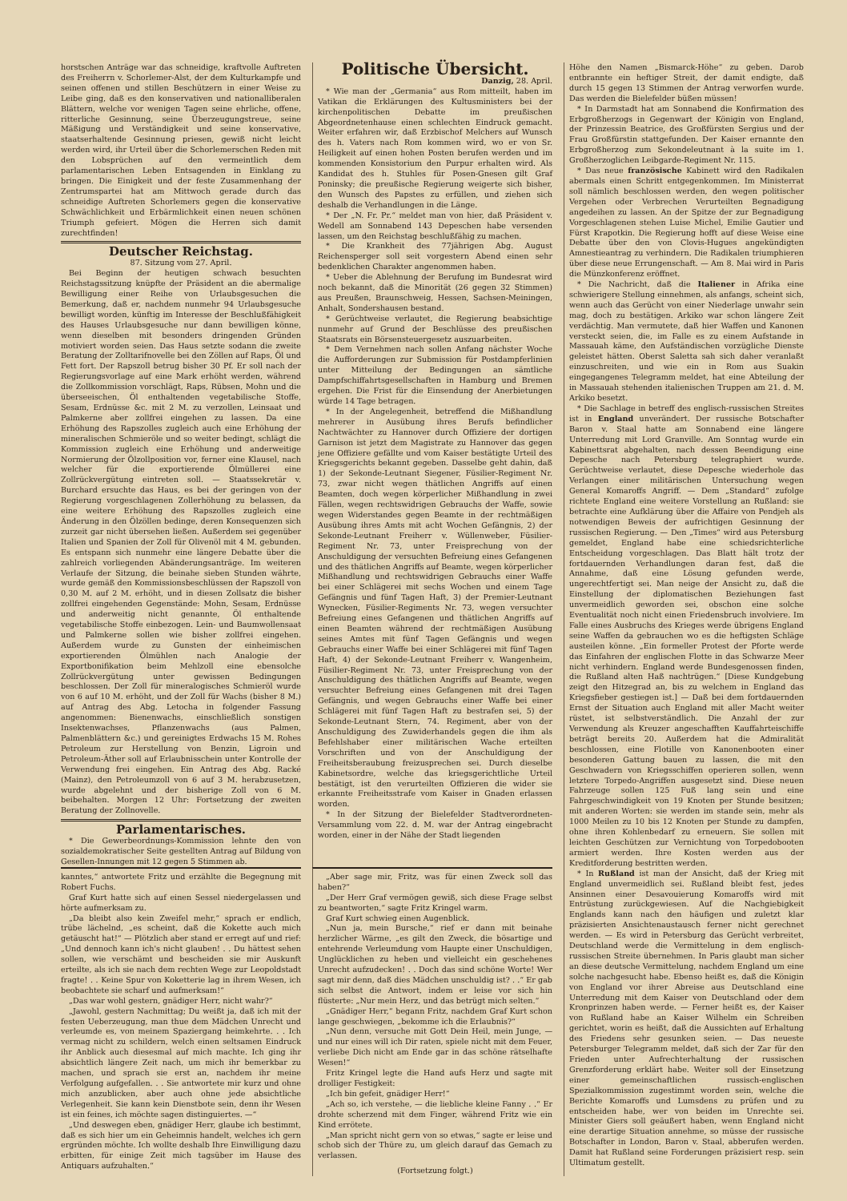horstschen Anträge war das schneidige, kraftvolle Auftreten des Freiherrn v. Schorlemer-Alst, der dem Kulturkampfe und seinen offenen und stillen Beschützern in einer Weise zu Leibe ging, daß es den konservativen und nationalliberalen Blättern, welche vor wenigen Tagen seine ehrliche, offene, ritterliche Gesinnung, seine Überzeugungstreue, seine Mäßigung und Verständigkeit und seine konservative, staatserhaltende Gesinnung priesen, gewiß nicht leicht werden wird, ihr Urteil über die Schorlemerschen Reden mit den Lobsprüchen auf den vermeintlich dem parlamentarischen Leben Entsagenden in Einklang zu bringen. Die Einigkeit und der feste Zusammenhang der Zentrumspartei hat am Mittwoch gerade durch das schneidige Auftreten Schorlemers gegen die konservative Schwächlichkeit und Erbärmlichkeit einen neuen schönen Triumph gefeiert. Mögen die Herren sich damit zurechtfinden!
Deutscher Reichstag.
87. Sitzung vom 27. April.
Bei Beginn der heutigen schwach besuchten Reichstagssitzung knüpfte der Präsident an die abermalige Bewilligung einer Reihe von Urlaubsgesuchen die Bemerkung, daß er, nachdem nunmehr 94 Urlaubsgesuche bewilligt worden, künftig im Interesse der Beschlußfähigkeit des Hauses Urlaubsgesuche nur dann bewilligen könne, wenn dieselben mit besonders dringenden Gründen motiviert worden seien. Das Haus setzte sodann die zweite Beratung der Zolltarifnovelle bei den Zöllen auf Raps, Öl und Fett fort. Der Rapszoll betrug bisher 30 Pf. Er soll nach der Regierungsvorlage auf eine Mark erhöht werden, während die Zollkommission vorschlägt, Raps, Rübsen, Mohn und die überseeischen, Öl enthaltenden vegetabilische Stoffe, Sesam, Erdnüsse &c. mit 2 M. zu verzollen, Leinsaat und Palmkerne aber zollfrei eingehen zu lassen. Da eine Erhöhung des Rapszolles zugleich auch eine Erhöhung der mineralischen Schmieröle und so weiter bedingt, schlägt die Kommission zugleich eine Erhöhung und anderweitige Normierung der Ölzollposition vor, ferner eine Klausel, nach welcher für die exportierende Ölmüllerei eine Zollrückvergütung eintreten soll. — Staatssekretär v. Burchard ersuchte das Haus, es bei der geringen von der Regierung vorgeschlagenen Zollerhöhung zu belassen, da eine weitere Erhöhung des Rapszolles zugleich eine Änderung in den Ölzöllen bedinge, deren Konsequenzen sich zurzeit gar nicht übersehen ließen. Außerdem sei gegenüber Italien und Spanien der Zoll für Olivenöl mit 4 M. gebunden. Es entspann sich nunmehr eine längere Debatte über die zahlreich vorliegenden Abänderungsanträge. Im weiteren Verlaufe der Sitzung, die beinahe sieben Stunden währte, wurde gemäß den Kommissionsbeschlüssen der Rapszoll von 0,30 M. auf 2 M. erhöht, und in diesen Zollsatz die bisher zollfrei eingehenden Gegenstände: Mohn, Sesam, Erdnüsse und anderweitig nicht genannte, Öl enthaltende vegetabilische Stoffe einbezogen. Lein- und Baumwollensaat und Palmkerne sollen wie bisher zollfrei eingehen. Außerdem wurde zu Gunsten der einheimischen exportierenden Ölmühlen nach Analogie der Exportbonifikation beim Mehlzoll eine ebensolche Zollrückvergütung unter gewissen Bedingungen beschlossen. Der Zoll für mineralogisches Schmieröl wurde von 6 auf 10 M. erhöht, und der Zoll für Wachs (bisher 8 M.) auf Antrag des Abg. Letocha in folgender Fassung angenommen: Bienenwachs, einschließlich sonstigen Insektenwachses, Pflanzenwachs (aus Palmen, Palmenblättern &c.) und gereinigtes Erdwachs 15 M. Rohes Petroleum zur Herstellung von Benzin, Ligroin und Petroleum-Äther soll auf Erlaubnisschein unter Kontrolle der Verwendung frei eingehen. Ein Antrag des Abg. Racké (Mainz), den Petroleumzoll von 6 auf 3 M. herabzusetzen, wurde abgelehnt und der bisherige Zoll von 6 M. beibehalten. Morgen 12 Uhr: Fortsetzung der zweiten Beratung der Zollnovelle.
Parlamentarisches.
* Die Gewerbeordnungs-Kommission lehnte den von sozialdemokratischer Seite gestellten Antrag auf Bildung von Gesellen-Innungen mit 12 gegen 5 Stimmen ab.
Politische Übersicht.
Danzig, 28. April.
* Wie man der „Germania“ aus Rom mitteilt, haben im Vatikan die Erklärungen des Kultusministers bei der kirchenpolitischen Debatte im preußischen Abgeordnetenhause einen schlechten Eindruck gemacht. Weiter erfahren wir, daß Erzbischof Melchers auf Wunsch des h. Vaters nach Rom kommen wird, wo er von Sr. Heiligkeit auf einen hohen Posten berufen werden und im kommenden Konsistorium den Purpur erhalten wird. Als Kandidat des h. Stuhles für Posen-Gnesen gilt Graf Poninsky; die preußische Regierung weigerte sich bisher, den Wunsch des Papstes zu erfüllen, und ziehen sich deshalb die Verhandlungen in die Länge.
* Der „N. Fr. Pr.“ meldet man von hier, daß Präsident v. Wedell am Sonnabend 143 Depeschen habe versenden lassen, um den Reichstag beschlußfähig zu machen.
* Die Krankheit des 77jährigen Abg. August Reichensperger soll seit vorgestern Abend einen sehr bedenklichen Charakter angenommen haben.
* Ueber die Ablehnung der Berufung im Bundesrat wird noch bekannt, daß die Minorität (26 gegen 32 Stimmen) aus Preußen, Braunschweig, Hessen, Sachsen-Meiningen, Anhalt, Sondershausen bestand.
* Gerüchtweise verlautet, die Regierung beabsichtige nunmehr auf Grund der Beschlüsse des preußischen Staatsrats ein Börsensteuergesetz auszuarbeiten.
* Dem Vernehmen nach sollen Anfang nächster Woche die Aufforderungen zur Submission für Postdampferlinien unter Mitteilung der Bedingungen an sämtliche Dampfschiffahrtsgesellschaften in Hamburg und Bremen ergehen. Die Frist für die Einsendung der Anerbietungen würde 14 Tage betragen.
* In der Angelegenheit, betreffend die Mißhandlung mehrerer in Ausübung ihres Berufs befindlicher Nachtwächter zu Hannover durch Offiziere der dortigen Garnison ist jetzt dem Magistrate zu Hannover das gegen jene Offiziere gefällte und vom Kaiser bestätigte Urteil des Kriegsgerichts bekannt gegeben. Dasselbe geht dahin, daß 1) der Sekonde-Leutnant Siegener, Füsilier-Regiment Nr. 73, zwar nicht wegen thätlichen Angriffs auf einen Beamten, doch wegen körperlicher Mißhandlung in zwei Fällen, wegen rechtswidrigen Gebrauchs der Waffe, sowie wegen Widerstandes gegen Beamte in der rechtmäßigen Ausübung ihres Amts mit acht Wochen Gefängnis, 2) der Sekonde-Leutnant Freiherr v. Wüllenweber, Füsilier-Regiment Nr. 73, unter Freisprechung von der Anschuldigung der versuchten Befreiung eines Gefangenen und des thätlichen Angriffs auf Beamte, wegen körperlicher Mißhandlung und rechtswidrigen Gebrauchs einer Waffe bei einer Schlägerei mit sechs Wochen und einem Tage Gefängnis und fünf Tagen Haft, 3) der Premier-Leutnant Wynecken, Füsilier-Regiments Nr. 73, wegen versuchter Befreiung eines Gefangenen und thätlichen Angriffs auf einen Beamten während der rechtmäßigen Ausübung seines Amtes mit fünf Tagen Gefängnis und wegen Gebrauchs einer Waffe bei einer Schlägerei mit fünf Tagen Haft, 4) der Sekonde-Leutnant Freiherr v. Wangenheim, Füsilier-Regiment Nr. 73, unter Freisprechung von der Anschuldigung des thätlichen Angriffs auf Beamte, wegen versuchter Befreiung eines Gefangenen mit drei Tagen Gefängnis, und wegen Gebrauchs einer Waffe bei einer Schlägerei mit fünf Tagen Haft zu bestrafen sei, 5) der Sekonde-Leutnant Stern, 74. Regiment, aber von der Anschuldigung des Zuwiderhandels gegen die ihm als Befehlshaber einer militärischen Wache erteilten Vorschriften und von der Anschuldigung der Freiheitsberaubung freizusprechen sei. Durch dieselbe Kabinetsordre, welche das kriegsgerichtliche Urteil bestätigt, ist den verurteilten Offizieren die wider sie erkannte Freiheitsstrafe vom Kaiser in Gnaden erlassen worden.
* In der Sitzung der Bielefelder Stadtverordneten-Versammlung vom 22. d. M. war der Antrag eingebracht worden, einer in der Nähe der Stadt liegenden
Höhe den Namen „Bismarck-Höhe“ zu geben. Darob entbrannte ein heftiger Streit, der damit endigte, daß durch 15 gegen 13 Stimmen der Antrag verworfen wurde. Das werden die Bielefelder büßen müssen!
* In Darmstadt hat am Sonnabend die Konfirmation des Erbgroßherzogs in Gegenwart der Königin von England, der Prinzessin Beatrice, des Großfürsten Sergius und der Frau Großfürstin stattgefunden. Der Kaiser ernannte den Erbgroßherzog zum Sekondeleutnant à la suite im 1. Großherzoglichen Leibgarde-Regiment Nr. 115.
* Das neue französische Kabinett wird den Radikalen abermals einen Schritt entgegenkommen. Im Ministerrat soll nämlich beschlossen werden, den wegen politischer Vergehen oder Verbrechen Verurteilten Begnadigung angedeihen zu lassen. An der Spitze der zur Begnadigung Vorgeschlagenen stehen Luise Michel, Emilie Gautier und Fürst Krapotkin. Die Regierung hofft auf diese Weise eine Debatte über den von Clovis-Hugues angekündigten Amnestieantrag zu verhindern. Die Radikalen triumphieren über diese neue Errungenschaft. — Am 8. Mai wird in Paris die Münzkonferenz eröffnet.
* Die Nachricht, daß die Italiener in Afrika eine schwierigere Stellung einnehmen, als anfangs, scheint sich, wenn auch das Gerücht von einer Niederlage unwahr sein mag, doch zu bestätigen. Arkiko war schon längere Zeit verdächtig. Man vermutete, daß hier Waffen und Kanonen versteckt seien, die, im Falle es zu einem Aufstande in Massauah käme, den Aufständischen vorzügliche Dienste geleistet hätten. Oberst Saletta sah sich daher veranlaßt einzuschreiten, und wie ein in Rom aus Suakin eingegangenes Telegramm meldet, hat eine Abteilung der in Massauah stehenden italienischen Truppen am 21. d. M. Arkiko besetzt.
* Die Sachlage in betreff des englisch-russischen Streites ist in England unverändert. Der russische Botschafter Baron v. Staal hatte am Sonnabend eine längere Unterredung mit Lord Granville. Am Sonntag wurde ein Kabinettsrat abgehalten, nach dessen Beendigung eine Depesche nach Petersburg telegraphiert wurde. Gerüchtweise verlautet, diese Depesche wiederhole das Verlangen einer militärischen Untersuchung wegen General Komaroffs Angriff. — Dem „Standard“ zufolge richtete England eine weitere Vorstellung an Rußland: sie betrachte eine Aufklärung über die Affaire von Pendjeh als notwendigen Beweis der aufrichtigen Gesinnung der russischen Regierung. — Den „Times“ wird aus Petersburg gemeldet, England habe eine schiedsrichterliche Entscheidung vorgeschlagen. Das Blatt hält trotz der fortdauernden Verhandlungen daran fest, daß die Annahme, daß eine Lösung gefunden werde, ungerechtfertigt sei. Man neige der Ansicht zu, daß die Einstellung der diplomatischen Beziehungen fast unvermeidlich geworden sei, obschon eine solche Eventualität noch nicht einen Friedensbruch involviere. Im Falle eines Ausbruchs des Krieges werde übrigens England seine Waffen da gebrauchen wo es die heftigsten Schläge austeilen könne. „Ein formeller Protest der Pforte werde das Einfahren der englischen Flotte in das Schwarze Meer nicht verhindern. England werde Bundesgenossen finden, die Rußland alten Haß nachtrügen.“ [Diese Kundgebung zeigt den Hitzegrad an, bis zu welchem in England das Kriegsfieber gestiegen ist.] — Daß bei dem fortdauernden Ernst der Situation auch England mit aller Macht weiter rüstet, ist selbstverständlich. Die Anzahl der zur Verwendung als Kreuzer angeschafften Kauffahrteischiffe beträgt bereits 20. Außerdem hat die Admiralität beschlossen, eine Flotille von Kanonenbooten einer besonderen Gattung bauen zu lassen, die mit den Geschwadern von Kriegsschiffen operieren sollen, wenn letztere Torpedo-Angriffen ausgesetzt sind. Diese neuen Fahrzeuge sollen 125 Fuß lang sein und eine Fahrgeschwindigkeit von 19 Knoten per Stunde besitzen; mit anderen Worten: sie werden im stande sein, mehr als 1000 Meilen zu 10 bis 12 Knoten per Stunde zu dampfen, ohne ihren Kohlenbedarf zu erneuern. Sie sollen mit leichten Geschützen zur Vernichtung von Torpedobooten armiert werden. Ihre Kosten werden aus der Kreditforderung bestritten werden.
* In Rußland ist man der Ansicht, daß der Krieg mit England unvermeidlich sei. Rußland bleibt fest, jedes Ansinnen einer Desavouierung Komaroffs wird mit Entrüstung zurückgewiesen. Auf die Nachgiebigkeit Englands kann nach den häufigen und zuletzt klar präzisierten Ansichtenaustausch ferner nicht gerechnet werden. — Es wird in Petersburg das Gerücht verbreitet, Deutschland werde die Vermittelung in dem englisch-russischen Streite übernehmen. In Paris glaubt man sicher an diese deutsche Vermittelung, nachdem England um eine solche nachgesucht habe. Ebenso heißt es, daß die Königin von England vor ihrer Abreise aus Deutschland eine Unterredung mit dem Kaiser von Deutschland oder dem Kronprinzen haben werde. — Ferner heißt es, der Kaiser von Rußland habe an Kaiser Wilhelm ein Schreiben gerichtet, worin es heißt, daß die Aussichten auf Erhaltung des Friedens sehr gesunken seien. — Das neueste Petersburger Telegramm meldet, daß sich der Zar für den Frieden unter Aufrechterhaltung der russischen Grenzforderung erklärt habe. Weiter soll der Einsetzung einer gemeinschaftlichen russisch-englischen Spezialkommission zugestimmt worden sein, welche die Berichte Komaroffs und Lumsdens zu prüfen und zu entscheiden habe, wer von beiden im Unrechte sei. Minister Giers soll geäußert haben, wenn England nicht eine derartige Situation annehme, so müsse der russische Botschafter in London, Baron v. Staal, abberufen werden. Damit hat Rußland seine Forderungen präzisiert resp. sein Ultimatum gestellt.
kanntes,“ antwortete Fritz und erzählte die Begegnung mit Robert Fuchs.
Graf Kurt hatte sich auf einen Sessel niedergelassen und hörte aufmerksam zu.
„Da bleibt also kein Zweifel mehr,“ sprach er endlich, trübe lächelnd, „es scheint, daß die Kokette auch mich getäuscht hat!“ — Plötzlich aber stand er erregt auf und rief: „Und dennoch kann ich's nicht glauben! . . Du hättest sehen sollen, wie verschämt und bescheiden sie mir Auskunft erteilte, als ich sie nach dem rechten Wege zur Leopoldstadt fragte! . . Keine Spur von Koketterie lag in ihrem Wesen, ich beobachtete sie scharf und aufmerksam!“
„Das war wohl gestern, gnädiger Herr, nicht wahr?“
„Jawohl, gestern Nachmittag; Du weißt ja, daß ich mit der festen Ueberzeugung, man thue dem Mädchen Unrecht und verleumde es, von meinem Spaziergang heimkehrte. . . Ich vermag nicht zu schildern, welch einen seltsamen Eindruck ihr Anblick auch diesesmal auf mich machte. Ich ging ihr absichtlich längere Zeit nach, um mich ihr bemerkbar zu machen, und sprach sie erst an, nachdem ihr meine Verfolgung aufgefallen. . . Sie antwortete mir kurz und ohne mich anzublicken, aber auch ohne jede absichtliche Verlegenheit. Sie kann kein Dienstbote sein, denn ihr Wesen ist ein feines, ich möchte sagen distinguiertes. —“
„Und deswegen eben, gnädiger Herr, glaube ich bestimmt, daß es sich hier um ein Geheimnis handelt, welches ich gern ergründen möchte. Ich wollte deshalb Ihre Einwilligung dazu erbitten, für einige Zeit mich tagsüber im Hause des Antiquars aufzuhalten.“
„Aber sage mir, Fritz, was für einen Zweck soll das haben?“
„Der Herr Graf vermögen gewiß, sich diese Frage selbst zu beantworten,“ sagte Fritz Kringel warm.
Graf Kurt schwieg einen Augenblick.
„Nun ja, mein Bursche,“ rief er dann mit beinahe herzlicher Wärme, „es gilt den Zweck, die bösartige und entehrende Verleumdung vom Haupte einer Unschuldigen, Unglücklichen zu heben und vielleicht ein geschehenes Unrecht aufzudecken! . . Doch das sind schöne Worte! Wer sagt mir denn, daß dies Mädchen unschuldig ist? . .“ Er gab sich selbst die Antwort, indem er leise vor sich hin flüsterte: „Nur mein Herz, und das betrügt mich selten.“
„Gnädiger Herr,“ begann Fritz, nachdem Graf Kurt schon lange geschwiegen, „bekomme ich die Erlaubnis?“
„Nun denn, versuche mit Gott Dein Heil, mein Junge, — und nur eines will ich Dir raten, spiele nicht mit dem Feuer, verliebe Dich nicht am Ende gar in das schöne rätselhafte Wesen!“
Fritz Kringel legte die Hand aufs Herz und sagte mit drolliger Festigkeit:
„Ich bin gefeit, gnädiger Herr!“
„Ach so, ich verstehe, — die liebliche kleine Fanny . .“ Er drohte scherzend mit dem Finger, während Fritz wie ein Kind errötete.
„Man spricht nicht gern von so etwas,“ sagte er leise und schob sich der Thüre zu, um gleich darauf das Gemach zu verlassen.
(Fortsetzung folgt.)